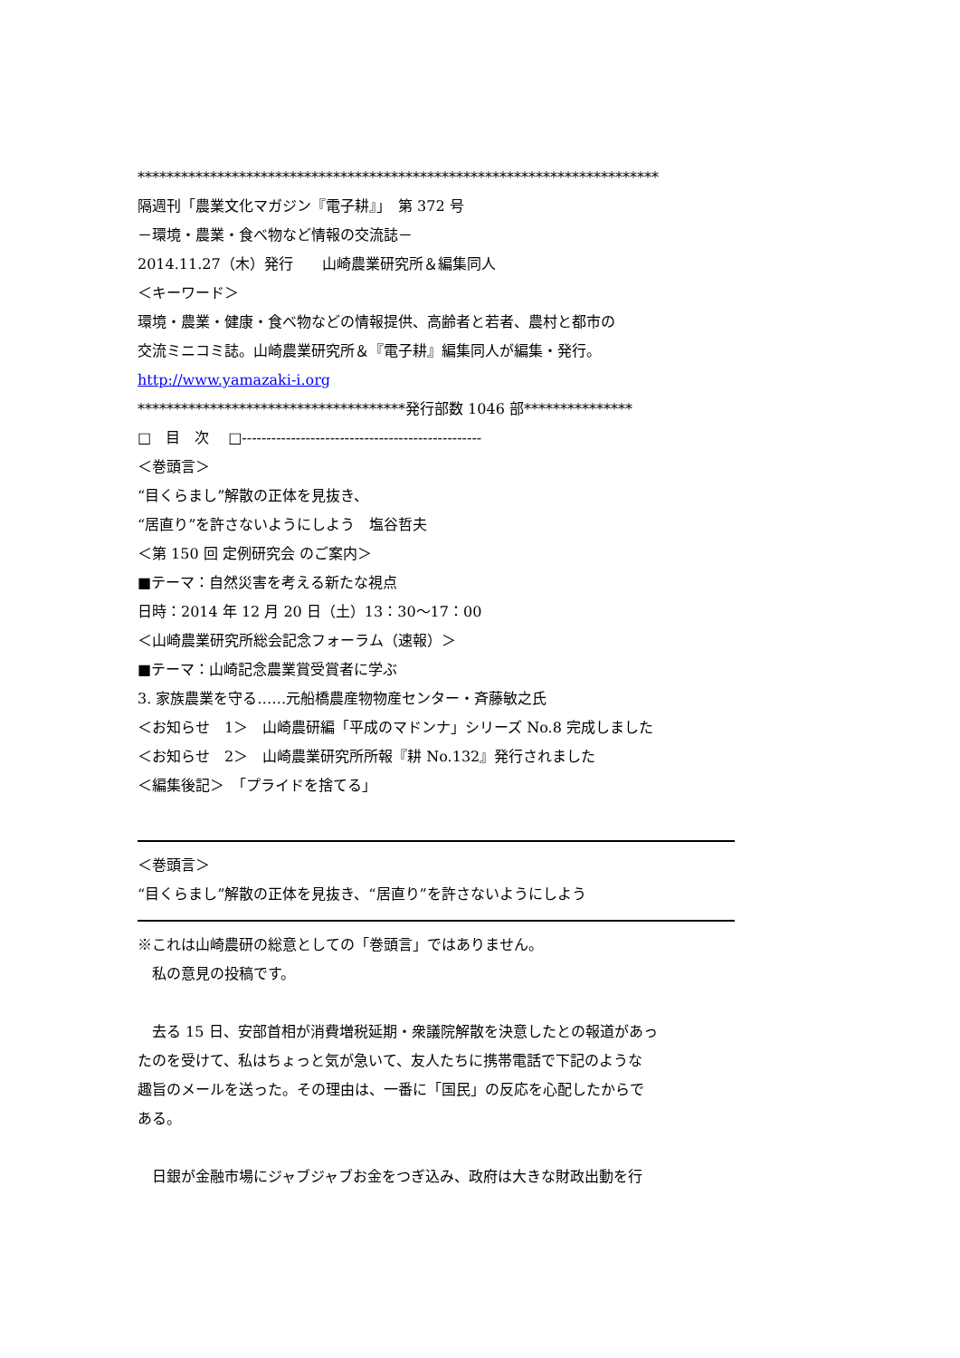************************************************************************
隔週刊「農業文化マガジン『電子耕』」　第 372 号
－環境・農業・食べ物など情報の交流誌－
2014.11.27（木）発行　　山崎農業研究所＆編集同人
＜キーワード＞
環境・農業・健康・食べ物などの情報提供、高齢者と若者、農村と都市の
交流ミニコミ誌。山崎農業研究所＆『電子耕』編集同人が編集・発行。
http://www.yamazaki-i.org
*************************************発行部数 1046 部***************
□　目　次　 □-------------------------------------------------
＜巻頭言＞
“目くらまし”解散の正体を見抜き、
“居直り”を許さないようにしよう　塩谷哲夫
＜第 150 回 定例研究会 のご案内＞
■テーマ：自然災害を考える新たな視点
日時：2014 年 12 月 20 日（土）13：30～17：00
＜山崎農業研究所総会記念フォーラム（速報）＞
■テーマ：山崎記念農業賞受賞者に学ぶ
3. 家族農業を守る……元船橋農産物物産センター・斉藤敏之氏
＜お知らせ　1＞　山崎農研編「平成のマドンナ」シリーズ No.8 完成しました
＜お知らせ　2＞　山崎農業研究所所報『耕 No.132』発行されました
＜編集後記＞　「プライドを捨てる」
＜巻頭言＞
“目くらまし”解散の正体を見抜き、“居直り”を許さないようにしよう
※これは山崎農研の総意としての「巻頭言」ではありません。
　私の意見の投稿です。
　去る 15 日、安部首相が消費増税延期・衆議院解散を決意したとの報道があっ
たのを受けて、私はちょっと気が急いて、友人たちに携帯電話で下記のような
趣旨のメールを送った。その理由は、一番に「国民」の反応を心配したからで
ある。
　日銀が金融市場にジャブジャブお金をつぎ込み、政府は大きな財政出動を行